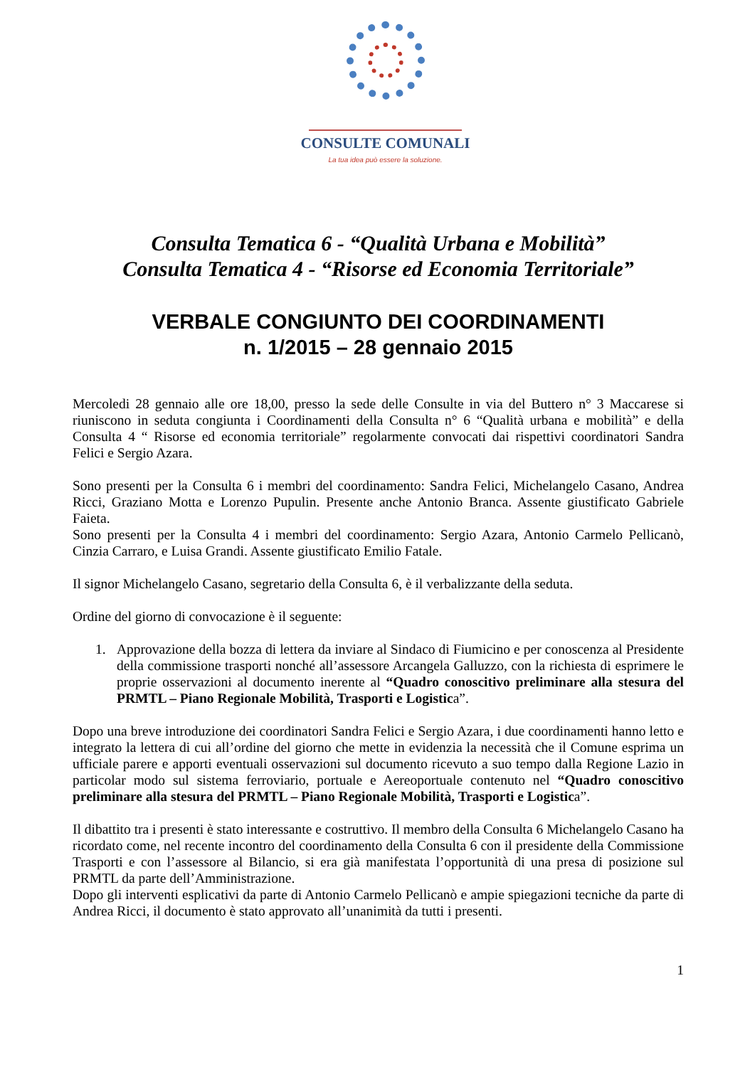CONSULTE COMUNALI
La tua idea può essere la soluzione.
Consulta Tematica 6 - “Qualità Urbana e Mobilità”
Consulta Tematica 4 - “Risorse ed Economia Territoriale”
VERBALE CONGIUNTO DEI COORDINAMENTI
n. 1/2015 – 28 gennaio 2015
Mercoledi 28 gennaio alle ore 18,00, presso la sede delle Consulte in via del Buttero n° 3 Maccarese si riuniscono in seduta congiunta i Coordinamenti della Consulta n° 6 “Qualità urbana e mobilità” e della Consulta 4 “ Risorse ed economia territoriale” regolarmente convocati dai rispettivi coordinatori Sandra Felici e Sergio Azara.
Sono presenti per la Consulta 6 i membri del coordinamento: Sandra Felici, Michelangelo Casano, Andrea Ricci, Graziano Motta e Lorenzo Pupulin. Presente anche Antonio Branca. Assente giustificato Gabriele Faieta.
Sono presenti per la Consulta 4 i membri del coordinamento: Sergio Azara, Antonio Carmelo Pellicanò, Cinzia Carraro, e Luisa Grandi. Assente giustificato Emilio Fatale.
Il signor Michelangelo Casano, segretario della Consulta 6, è il verbalizzante della seduta.
Ordine del giorno di convocazione è il seguente:
1. Approvazione della bozza di lettera da inviare al Sindaco di Fiumicino e per conoscenza al Presidente della commissione trasporti nonché all’assessore Arcangela Galluzzo, con la richiesta di esprimere le proprie osservazioni al documento inerente al “Quadro conoscitivo preliminare alla stesura del PRMTL – Piano Regionale Mobilità, Trasporti e Logistica”.
Dopo una breve introduzione dei coordinatori Sandra Felici e Sergio Azara, i due coordinamenti hanno letto e integrato la lettera di cui all’ordine del giorno che mette in evidenzia la necessità che il Comune esprima un ufficiale parere e apporti eventuali osservazioni sul documento ricevuto a suo tempo dalla Regione Lazio in particolar modo sul sistema ferroviario, portuale e Aereoportuale contenuto nel “Quadro conoscitivo preliminare alla stesura del PRMTL – Piano Regionale Mobilità, Trasporti e Logistica”.
Il dibattito tra i presenti è stato interessante e costruttivo. Il membro della Consulta 6 Michelangelo Casano ha ricordato come, nel recente incontro del coordinamento della Consulta 6 con il presidente della Commissione Trasporti e con l’assessore al Bilancio, si era già manifestata l’opportunità di una presa di posizione sul PRMTL da parte dell’Amministrazione.
Dopo gli interventi esplicativi da parte di Antonio Carmelo Pellicanò e ampie spiegazioni tecniche da parte di Andrea Ricci, il documento è stato approvato all’unanimità da tutti i presenti.
1